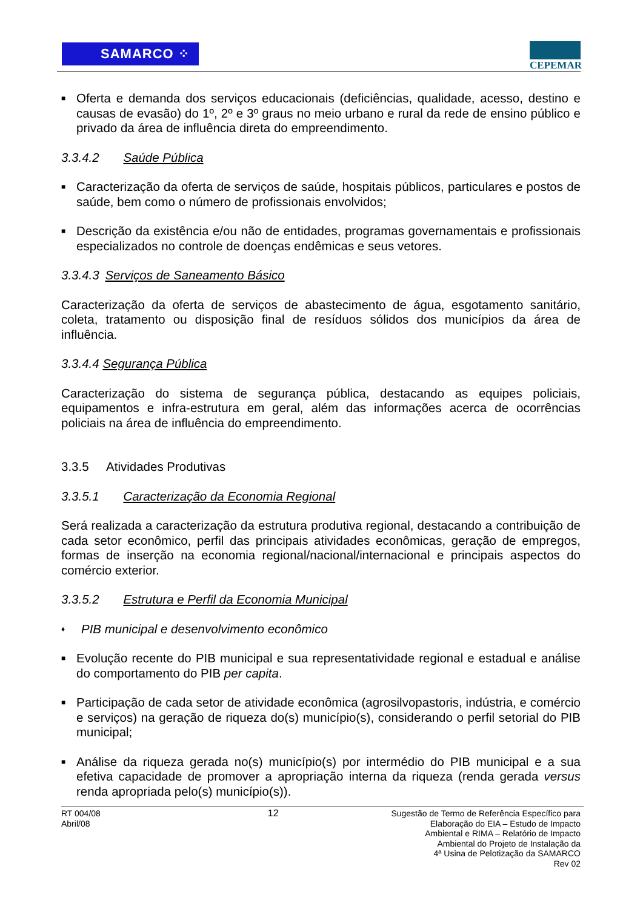SAMARCO ⁘
CEPEMAR
■
Oferta e demanda dos serviços educacionais (deficiências, qualidade, acesso, destino e causas de evasão) do 1º, 2º e 3º graus no meio urbano e rural da rede de ensino público e privado da área de influência direta do empreendimento.
3.3.4.2 Saúde Pública
■
Caracterização da oferta de serviços de saúde, hospitais públicos, particulares e postos de saúde, bem como o número de profissionais envolvidos;
■
Descrição da existência e/ou não de entidades, programas governamentais e profissionais especializados no controle de doenças endêmicas e seus vetores.
3.3.4.3 Serviços de Saneamento Básico
Caracterização da oferta de serviços de abastecimento de água, esgotamento sanitário, coleta, tratamento ou disposição final de resíduos sólidos dos municípios da área de influência.
3.3.4.4 Segurança Pública
Caracterização do sistema de segurança pública, destacando as equipes policiais, equipamentos e infra-estrutura em geral, além das informações acerca de ocorrências policiais na área de influência do empreendimento.
3.3.5 Atividades Produtivas
3.3.5.1 Caracterização da Economia Regional
Será realizada a caracterização da estrutura produtiva regional, destacando a contribuição de cada setor econômico, perfil das principais atividades econômicas, geração de empregos, formas de inserção na economia regional/nacional/internacional e principais aspectos do comércio exterior.
3.3.5.2 Estrutura e Perfil da Economia Municipal
♦
PIB municipal e desenvolvimento econômico
■
Evolução recente do PIB municipal e sua representatividade regional e estadual e análise do comportamento do PIB per capita.
■
Participação de cada setor de atividade econômica (agrosilvopastoris, indústria, e comércio e serviços) na geração de riqueza do(s) município(s), considerando o perfil setorial do PIB municipal;
■
Análise da riqueza gerada no(s) município(s) por intermédio do PIB municipal e a sua efetiva capacidade de promover a apropriação interna da riqueza (renda gerada versus renda apropriada pelo(s) município(s)).
RT 004/08
Abril/08
12 Sugestão de Termo de Referência Específico para
Elaboração do EIA – Estudo de Impacto
Ambiental e RIMA – Relatório de Impacto
Ambiental do Projeto de Instalação da
4ª Usina de Pelotização da SAMARCO
Rev 02